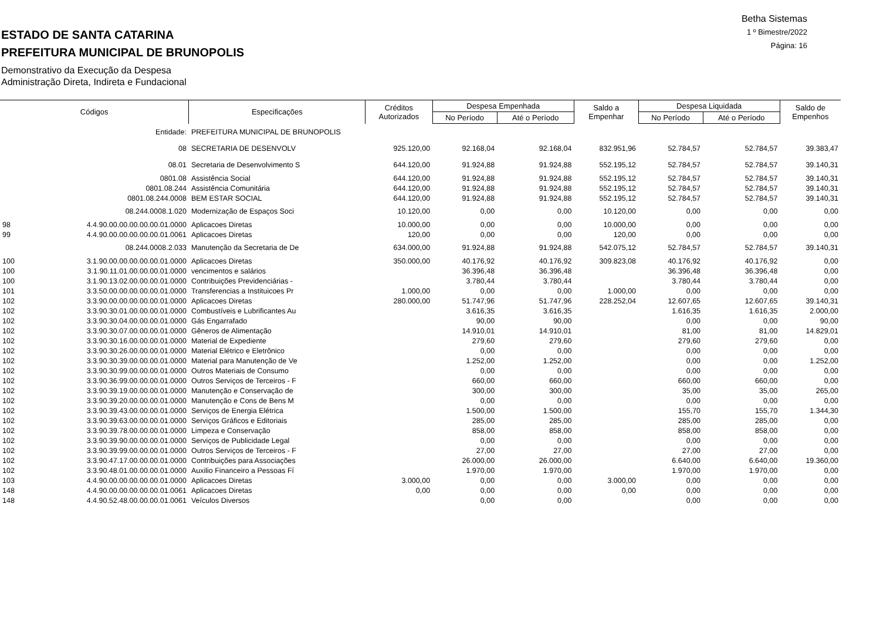Betha Sistemas
1 º Bimestre/2022
Página: 16
ESTADO DE SANTA CATARINA
PREFEITURA MUNICIPAL DE BRUNOPOLIS
Demonstrativo da Execução da Despesa
Administração Direta, Indireta e Fundacional
| Códigos | | Especificações | Créditos Autorizados | Despesa Empenhada | | Saldo a Empenhar | Despesa Liquidada | | Saldo de Empenhos |
| --- | --- | --- | --- | --- | --- | --- | --- | --- | --- |
| | | | | No Período | Até o Período | | No Período | Até o Período | |
| | Entidade: | PREFEITURA MUNICIPAL DE BRUNOPOLIS | | | | | | | |
| | 08 | SECRETARIA DE DESENVOLV | 925.120,00 | 92.168,04 | 92.168,04 | 832.951,96 | 52.784,57 | 52.784,57 | 39.383,47 |
| | 08.01 | Secretaria de Desenvolvimento S | 644.120,00 | 91.924,88 | 91.924,88 | 552.195,12 | 52.784,57 | 52.784,57 | 39.140,31 |
| | 0801.08 | Assistência Social | 644.120,00 | 91.924,88 | 91.924,88 | 552.195,12 | 52.784,57 | 52.784,57 | 39.140,31 |
| | 0801.08.244 | Assistência Comunitária | 644.120,00 | 91.924,88 | 91.924,88 | 552.195,12 | 52.784,57 | 52.784,57 | 39.140,31 |
| | 0801.08.244.0008 | BEM ESTAR SOCIAL | 644.120,00 | 91.924,88 | 91.924,88 | 552.195,12 | 52.784,57 | 52.784,57 | 39.140,31 |
| | 08.244.0008.1.020 | Modernização de Espaços Soci | 10.120,00 | 0,00 | 0,00 | 10.120,00 | 0,00 | 0,00 | 0,00 |
| 98 | 4.4.90.00.00.00.00.00.01.0000 | Aplicacoes Diretas | 10.000,00 | 0,00 | 0,00 | 10.000,00 | 0,00 | 0,00 | 0,00 |
| 99 | 4.4.90.00.00.00.00.00.01.0061 | Aplicacoes Diretas | 120,00 | 0,00 | 0,00 | 120,00 | 0,00 | 0,00 | 0,00 |
| | 08.244.0008.2.033 | Manutenção da Secretaria de De | 634.000,00 | 91.924,88 | 91.924,88 | 542.075,12 | 52.784,57 | 52.784,57 | 39.140,31 |
| 100 | 3.1.90.00.00.00.00.00.01.0000 | Aplicacoes Diretas | 350.000,00 | 40.176,92 | 40.176,92 | 309.823,08 | 40.176,92 | 40.176,92 | 0,00 |
| 100 | 3.1.90.11.01.00.00.00.01.0000 | vencimentos e salários | | 36.396,48 | 36.396,48 | | 36.396,48 | 36.396,48 | 0,00 |
| 100 | 3.1.90.13.02.00.00.00.01.0000 | Contribuições Previdenciárias - | | 3.780,44 | 3.780,44 | | 3.780,44 | 3.780,44 | 0,00 |
| 101 | 3.3.50.00.00.00.00.00.01.0000 | Transferencias a Instituicoes Pr | 1.000,00 | 0,00 | 0,00 | 1.000,00 | 0,00 | 0,00 | 0,00 |
| 102 | 3.3.90.00.00.00.00.00.01.0000 | Aplicacoes Diretas | 280.000,00 | 51.747,96 | 51.747,96 | 228.252,04 | 12.607,65 | 12.607,65 | 39.140,31 |
| 102 | 3.3.90.30.01.00.00.00.01.0000 | Combustíveis e Lubrificantes Au | | 3.616,35 | 3.616,35 | | 1.616,35 | 1.616,35 | 2.000,00 |
| 102 | 3.3.90.30.04.00.00.00.01.0000 | Gás Engarrafado | | 90,00 | 90,00 | | 0,00 | 0,00 | 90,00 |
| 102 | 3.3.90.30.07.00.00.00.01.0000 | Gêneros de Alimentação | | 14.910,01 | 14.910,01 | | 81,00 | 81,00 | 14.829,01 |
| 102 | 3.3.90.30.16.00.00.00.01.0000 | Material de Expediente | | 279,60 | 279,60 | | 279,60 | 279,60 | 0,00 |
| 102 | 3.3.90.30.26.00.00.00.01.0000 | Material Elétrico e Eletrônico | | 0,00 | 0,00 | | 0,00 | 0,00 | 0,00 |
| 102 | 3.3.90.30.39.00.00.00.01.0000 | Material para Manutenção de Ve | | 1.252,00 | 1.252,00 | | 0,00 | 0,00 | 1.252,00 |
| 102 | 3.3.90.30.99.00.00.00.01.0000 | Outros Materiais de Consumo | | 0,00 | 0,00 | | 0,00 | 0,00 | 0,00 |
| 102 | 3.3.90.36.99.00.00.00.01.0000 | Outros Serviços de Terceiros - F | | 660,00 | 660,00 | | 660,00 | 660,00 | 0,00 |
| 102 | 3.3.90.39.19.00.00.00.01.0000 | Manutenção e Conservação de | | 300,00 | 300,00 | | 35,00 | 35,00 | 265,00 |
| 102 | 3.3.90.39.20.00.00.00.01.0000 | Manutenção e Cons de Bens M | | 0,00 | 0,00 | | 0,00 | 0,00 | 0,00 |
| 102 | 3.3.90.39.43.00.00.00.01.0000 | Serviços de Energia Elétrica | | 1.500,00 | 1.500,00 | | 155,70 | 155,70 | 1.344,30 |
| 102 | 3.3.90.39.63.00.00.00.01.0000 | Serviços Gráficos e Editoriais | | 285,00 | 285,00 | | 285,00 | 285,00 | 0,00 |
| 102 | 3.3.90.39.78.00.00.00.01.0000 | Limpeza e Conservação | | 858,00 | 858,00 | | 858,00 | 858,00 | 0,00 |
| 102 | 3.3.90.39.90.00.00.00.01.0000 | Serviços de Publicidade Legal | | 0,00 | 0,00 | | 0,00 | 0,00 | 0,00 |
| 102 | 3.3.90.39.99.00.00.00.01.0000 | Outros Serviços de Terceiros - F | | 27,00 | 27,00 | | 27,00 | 27,00 | 0,00 |
| 102 | 3.3.90.47.17.00.00.00.01.0000 | Contribuições para Associações | | 26.000,00 | 26.000,00 | | 6.640,00 | 6.640,00 | 19.360,00 |
| 102 | 3.3.90.48.01.00.00.00.01.0000 | Auxilio Financeiro a Pessoas Fí | | 1.970,00 | 1.970,00 | | 1.970,00 | 1.970,00 | 0,00 |
| 103 | 4.4.90.00.00.00.00.00.01.0000 | Aplicacoes Diretas | 3.000,00 | 0,00 | 0,00 | 3.000,00 | 0,00 | 0,00 | 0,00 |
| 148 | 4.4.90.00.00.00.00.00.01.0061 | Aplicacoes Diretas | 0,00 | 0,00 | 0,00 | 0,00 | 0,00 | 0,00 | 0,00 |
| 148 | 4.4.90.52.48.00.00.00.01.0061 | Veículos Diversos | | 0,00 | 0,00 | | 0,00 | 0,00 | 0,00 |